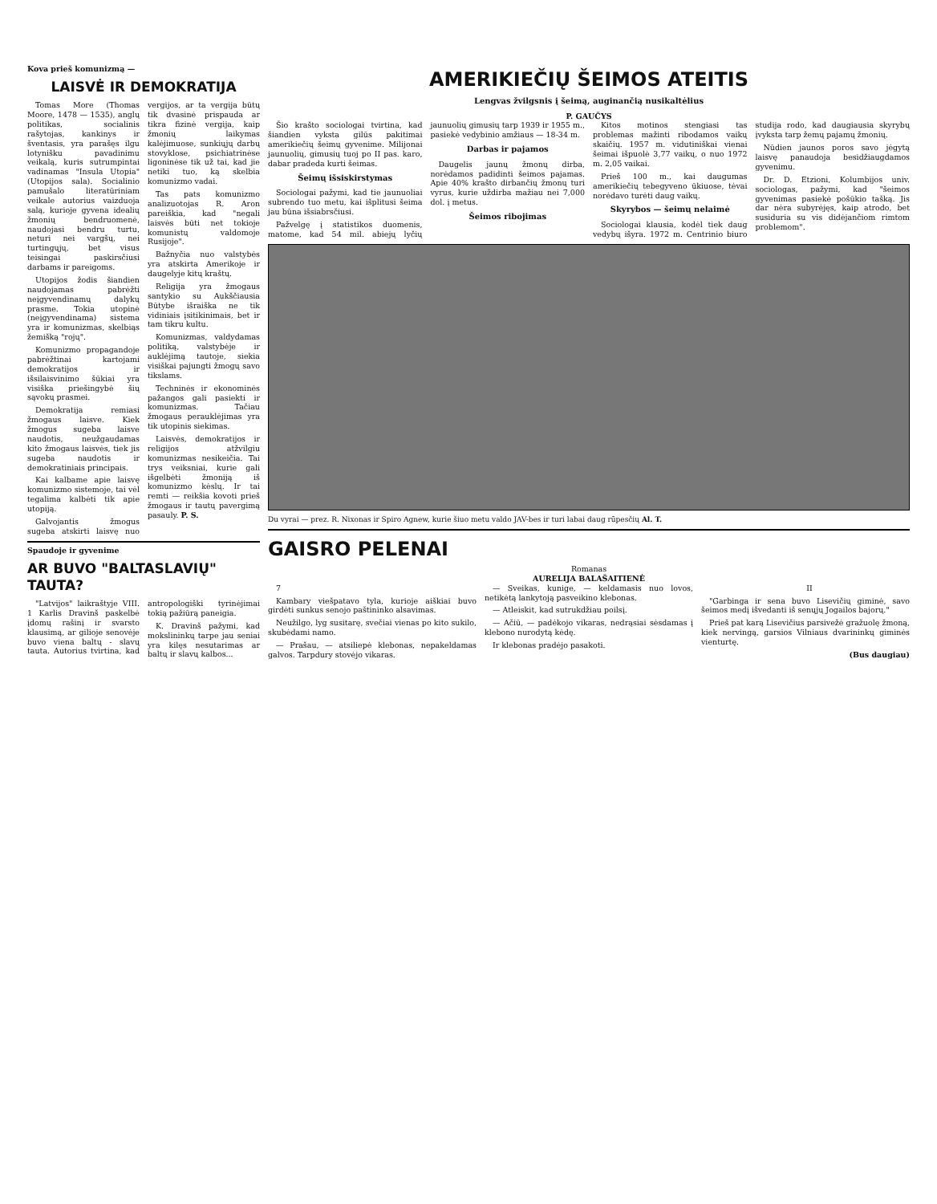Kova prieš komunizmą —
LAISVĖ IR DEMOKRATIJA
Tomas More (Thomas Moore, 1478 — 1535), anglų politikas, socialinis rašytojas, kankinys ir šventasis, yra parašęs ilgu lotynišku pavadinimu veikalą, kuris sutrumpintai vadinamas "Insula Utopia" (Utopijos sala). Socialinio pamušalo literatūriniam veikale autorius vaizduoja salą, kurioje gyvena idealių žmonių bendruomenė, naudojasi bendru turtu, neturi nei vargšų, nei turtingųjų, bet visus teisingai paskirsčiusi darbams ir pareigoms.
Utopijos žodis šiandien naudojamas pabrėžti neįgyvendinamų dalykų prasme. Tokia utopinė (neįgyvendinama) sistema yra ir komunizmas, skelbiąs žemišką "rojų".
Komunizmo propagandoje pabrėžtinai kartojami demokratijos ir išsilaisvinimo šūkiai yra visiška priešingybė šių sąvokų prasmei.
Demokratija remiasi žmogaus laisve. Kiek žmogus sugeba laisve naudotis, neužgaudamas kito žmogaus laisvės, tiek jis sugeba naudotis ir demokratiniais principais.
Kai kalbame apie laisvę komunizmo sistemoje, tai vėl tegalima kalbėti tik apie utopiją.
Galvojantis žmogus sugeba atskirti laisvę nuo vergijos, ar ta vergija būtų tik dvasinė prispauda ar tikra fizinė vergija, kaip žmonių laikymas kalėjimuose, sunkiųjų darbų stovyklose, psichiatrinėse ligoninėse tik už tai, kad jie netiki tuo, ką skelbia komunizmo vadai.
Tas pats komunizmo analizuotojas R. Aron pareiškia, kad "negali laisvės būti net tokioje komunistų valdomoje Rusijoje".
Bažnyčia nuo valstybės yra atskirta Amerikoje ir daugelyje kitų kraštų.
Religija yra žmogaus santykio su Aukščiausia Būtybe išraiška ne tik vidiniais įsitikinimais, bet ir tam tikru kultu.
Komunizmas, valdydamas politiką, valstybėje ir auklėjimą tautoje, siekia visiškai pajungti žmogų savo tikslams.
Techninės ir ekonominės pažangos gali pasiekti ir komunizmas. Tačiau žmogaus perauklėjimas yra tik utopinis siekimas.
Laisvės, demokratijos ir religijos atžvilgiu komunizmas nesikeičia. Tai trys veiksniai, kurie gali išgelbėti žmoniją iš komunizmo kėslų. Ir tai remti — reikšia kovoti prieš žmogaus ir tautų pavergimą pasauly. P. S.
Spaudoje ir gyvenime
AR BUVO "BALTASLAVIŲ" TAUTA?
"Latvijos" laikraštyje VIII. 1 Karlis Dravinš paskelbė įdomų rašinį ir svarsto klausimą, ar gilioje senovėje buvo viena baltų - slavų tauta. Autorius tvirtina, kad antropologiški tyrinėjimai tokią pažiūrą paneigia.
K. Dravinš pažymi, kad mokslininkų tarpe jau seniai yra kilęs nesutarimas ar baltų ir slavų kalbos...
AMERIKIEČIŲ ŠEIMOS ATEITIS
Lengvas žvilgsnis į šeimą, auginančią nusikaltėlius
P. GAUČYS
Šio krašto sociologai tvirtina, kad šiandien vyksta gilūs pakitimai amerikiečių šeimų gyvenime. Milijonai jaunuolių, gimusių tuoj po II pas. karo, dabar pradeda kurti šeimas.
Šeimų išsiskirstymas
Sociologai pažymi, kad tie jaunuoliai subrendo tuo metu, kai išplitusi šeima jau būna išsiabrsčiusi.
Pažvelgę į statistikos duomenis, matome, kad 54 mil. abiejų lyčių jaunuolių gimusių tarp 1939 ir 1955 m., pasiekė vedybinio amžiaus — 18-34 m.
Darbas ir pajamos
Daugelis jaunų žmonų dirba, norėdamos padidinti šeimos pajamas. Apie 40% krašto dirbančių žmonų turi vyrus, kurie uždirba mažiau nei 7,000 dol. į metus.
Šeimos ribojimas
Kitos motinos stengiasi tas problemas mažinti ribodamos vaikų skaičių. 1957 m. vidutiniškai vienai šeimai išpuolė 3,77 vaikų, o nuo 1972 m. 2,05 vaikai.
Prieš 100 m., kai daugumas amerikiečių tebegyveno ūkiuose, tėvai norėdavo turėti daug vaikų.
Skyrybos — šeimų nelaimė
Sociologai klausia, kodėl tiek daug vedybų išyra. 1972 m. Centrinio biuro studija rodo, kad daugiausia skyrybų įvyksta tarp žemų pajamų žmonių.
Nūdien jaunos poros savo jėgytą laisvę panaudoja besidžiaugdamos gyvenimu.
Dr. D. Etzioni, Kolumbijos univ. sociologas, pažymi, kad "šeimos gyvenimas pasiekė pošūkio tašką. Jis dar nėra subyrėjęs, kaip atrodo, bet susiduria su vis didėjančiom rimtom problemom".
Du vyrai — prez. R. Nixonas ir Spiro Agnew, kurie šiuo metu valdo JAV-bes ir turi labai daug rūpesčių Al. T.
GAISRO PELENAI
Romanas
AURELIJA BALAŠAITIENĖ
7
Kambary viešpatavo tyla, kurioje aiškiai buvo girdėti sunkus senojo paštininko alsavimas.
Neužilgo, lyg susitarę, svečiai vienas po kito sukilo, skubėdami namo.
— Prašau, — atsiliepė klebonas, nepakeldamas galvos. Tarpdury stovėjo vikaras.
— Sveikas, kunige, — keldamasis nuo lovos, netikėtą lankytoją pasveikino klebonas.
— Atleiskit, kad sutrukdžiau poilsį.
— Ačiū, — padėkojo vikaras, nedrąsiai sėsdamas į klebono nurodytą kėdę.
Ir klebonas pradėjo pasakoti.
II
"Garbinga ir sena buvo Lisevičių giminė, savo šeimos medį išvedanti iš senųjų Jogailos bajorų."
Prieš pat karą Lisevičius parsivežė gražuolę žmoną, kiek nervingą, garsios Vilniaus dvarininkų giminės vienturtę.
(Bus daugiau)